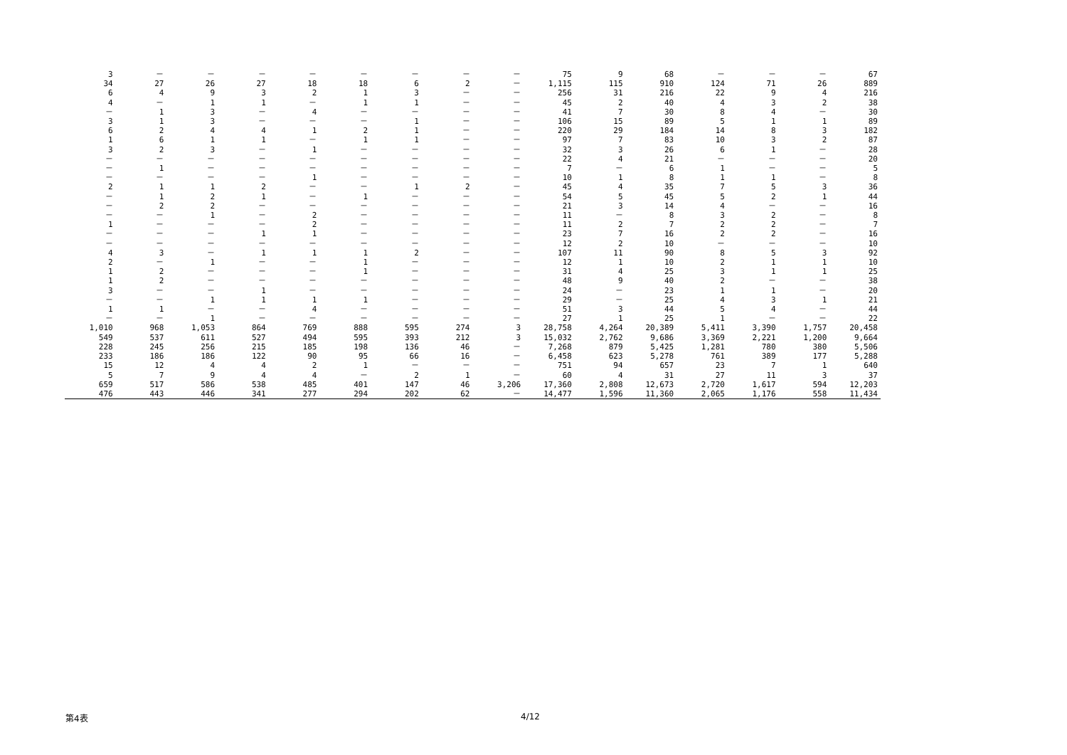| 3 | － | － | － | － | － | － | － | － | 75 | 9 | 68 | － | － | － | 67 |
| 34 | 27 | 26 | 27 | 18 | 18 | 6 | 2 | － | 1,115 | 115 | 910 | 124 | 71 | 26 | 889 |
| 6 | 4 | 9 | 3 | 2 | 1 | 3 | － | － | 256 | 31 | 216 | 22 | 9 | 4 | 216 |
| 4 | － | 1 | 1 | － | 1 | 1 | － | － | 45 | 2 | 40 | 4 | 3 | 2 | 38 |
| － | 1 | 3 | － | 4 | － | － | － | － | 41 | 7 | 30 | 8 | 4 | － | 30 |
| 3 | 1 | 3 | － | － | － | 1 | － | － | 106 | 15 | 89 | 5 | 1 | 1 | 89 |
| 6 | 2 | 4 | 4 | 1 | 2 | 1 | － | － | 220 | 29 | 184 | 14 | 8 | 3 | 182 |
| 1 | 6 | 1 | 1 | － | 1 | 1 | － | － | 97 | 7 | 83 | 10 | 3 | 2 | 87 |
| 3 | 2 | 3 | － | 1 | － | － | － | － | 32 | 3 | 26 | 6 | 1 | － | 28 |
| － | － | － | － | － | － | － | － | － | 22 | 4 | 21 | － | － | － | 20 |
| － | 1 | － | － | － | － | － | － | － | 7 | － | 6 | 1 | － | － | 5 |
| － | － | － | － | 1 | － | － | － | － | 10 | 1 | 8 | 1 | 1 | － | 8 |
| 2 | 1 | 1 | 2 | － | － | 1 | 2 | － | 45 | 4 | 35 | 7 | 5 | 3 | 36 |
| － | 1 | 2 | 1 | － | 1 | － | － | － | 54 | 5 | 45 | 5 | 2 | 1 | 44 |
| － | 2 | 2 | － | － | － | － | － | － | 21 | 3 | 14 | 4 | － | － | 16 |
| － | － | 1 | － | 2 | － | － | － | － | 11 | － | 8 | 3 | 2 | － | 8 |
| 1 | － | － | － | 2 | － | － | － | － | 11 | 2 | 7 | 2 | 2 | － | 7 |
| － | － | － | 1 | 1 | － | － | － | － | 23 | 7 | 16 | 2 | 2 | － | 16 |
| － | － | － | － | － | － | － | － | － | 12 | 2 | 10 | － | － | － | 10 |
| 4 | 3 | － | 1 | 1 | 1 | 2 | － | － | 107 | 11 | 90 | 8 | 5 | 3 | 92 |
| 2 | － | 1 | － | － | 1 | － | － | － | 12 | 1 | 10 | 2 | 1 | 1 | 10 |
| 1 | 2 | － | － | － | 1 | － | － | － | 31 | 4 | 25 | 3 | 1 | 1 | 25 |
| 1 | 2 | － | － | － | － | － | － | － | 48 | 9 | 40 | 2 | － | － | 38 |
| 3 | － | － | 1 | － | － | － | － | － | 24 | － | 23 | 1 | 1 | － | 20 |
| － | － | 1 | 1 | 1 | 1 | － | － | － | 29 | － | 25 | 4 | 3 | 1 | 21 |
| 1 | 1 | － | － | 4 | － | － | － | － | 51 | 3 | 44 | 5 | 4 | － | 44 |
| － | － | 1 | － | － | － | － | － | － | 27 | 1 | 25 | 1 | － | － | 22 |
| 1,010 | 968 | 1,053 | 864 | 769 | 888 | 595 | 274 | 3 | 28,758 | 4,264 | 20,389 | 5,411 | 3,390 | 1,757 | 20,458 |
| 549 | 537 | 611 | 527 | 494 | 595 | 393 | 212 | 3 | 15,032 | 2,762 | 9,686 | 3,369 | 2,221 | 1,200 | 9,664 |
| 228 | 245 | 256 | 215 | 185 | 198 | 136 | 46 | － | 7,268 | 879 | 5,425 | 1,281 | 780 | 380 | 5,506 |
| 233 | 186 | 186 | 122 | 90 | 95 | 66 | 16 | － | 6,458 | 623 | 5,278 | 761 | 389 | 177 | 5,288 |
| 15 | 12 | 4 | 4 | 2 | 1 | － | － | － | 751 | 94 | 657 | 23 | 7 | 1 | 640 |
| 5 | 7 | 9 | 4 | 4 | － | 2 | 1 | － | 60 | 4 | 31 | 27 | 11 | 3 | 37 |
| 659 | 517 | 586 | 538 | 485 | 401 | 147 | 46 | 3,206 | 17,360 | 2,808 | 12,673 | 2,720 | 1,617 | 594 | 12,203 |
| 476 | 443 | 446 | 341 | 277 | 294 | 202 | 62 | － | 14,477 | 1,596 | 11,360 | 2,065 | 1,176 | 558 | 11,434 |
第4表 4/12